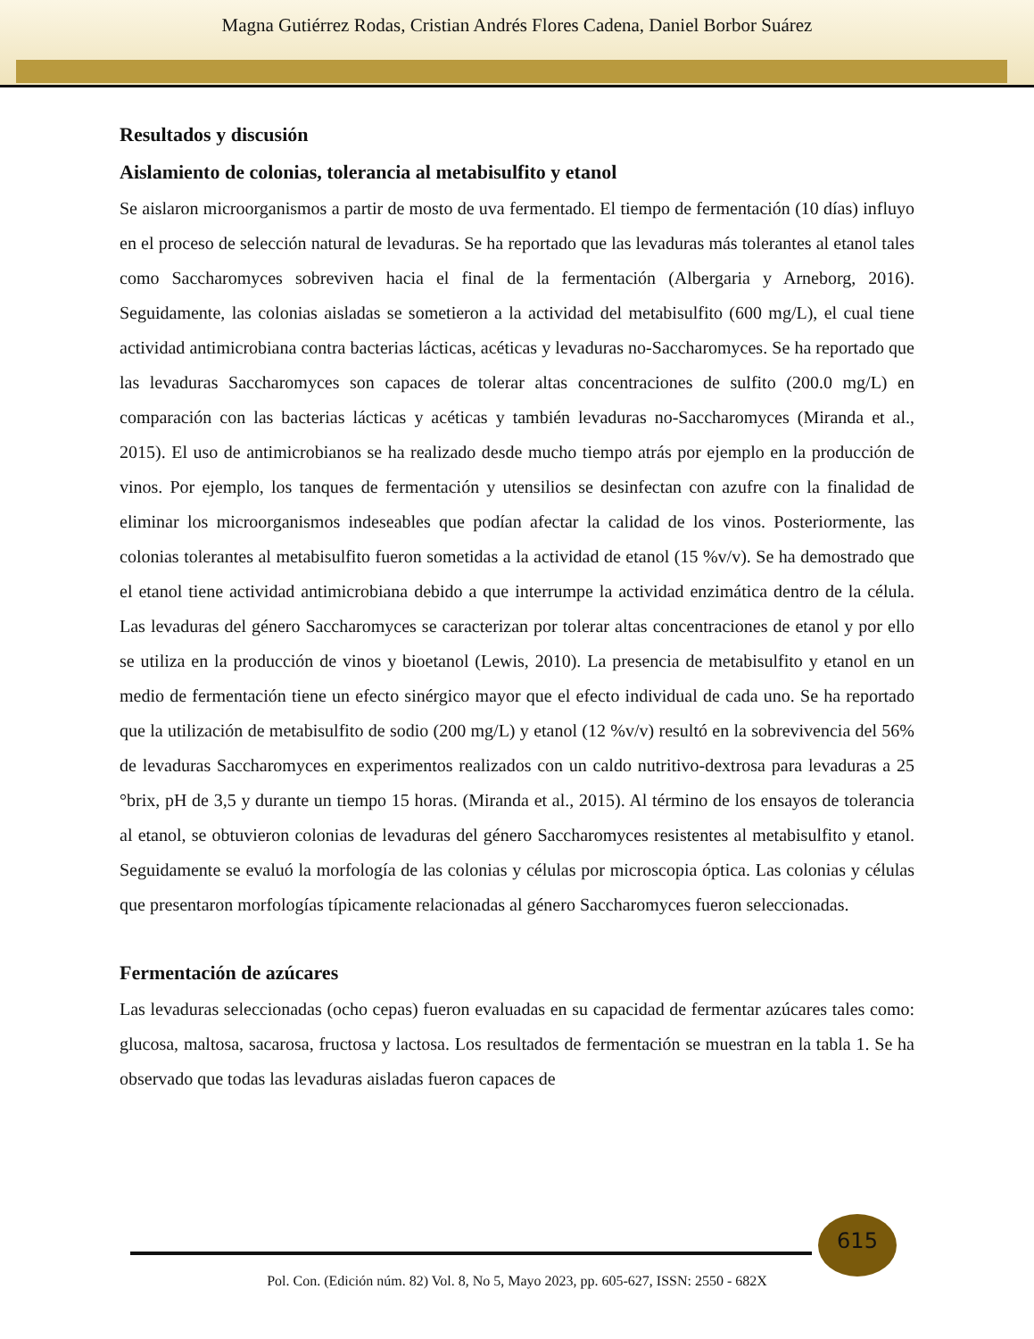Magna Gutiérrez Rodas, Cristian Andrés Flores Cadena, Daniel Borbor Suárez
Resultados y discusión
Aislamiento de colonias, tolerancia al metabisulfito y etanol
Se aislaron microorganismos a partir de mosto de uva fermentado. El tiempo de fermentación (10 días) influyo en el proceso de selección natural de levaduras. Se ha reportado que las levaduras más tolerantes al etanol tales como Saccharomyces sobreviven hacia el final de la fermentación (Albergaria y Arneborg, 2016). Seguidamente, las colonias aisladas se sometieron a la actividad del metabisulfito (600 mg/L), el cual tiene actividad antimicrobiana contra bacterias lácticas, acéticas y levaduras no-Saccharomyces. Se ha reportado que las levaduras Saccharomyces son capaces de tolerar altas concentraciones de sulfito (200.0 mg/L) en comparación con las bacterias lácticas y acéticas y también levaduras no-Saccharomyces (Miranda et al., 2015). El uso de antimicrobianos se ha realizado desde mucho tiempo atrás por ejemplo en la producción de vinos. Por ejemplo, los tanques de fermentación y utensilios se desinfectan con azufre con la finalidad de eliminar los microorganismos indeseables que podían afectar la calidad de los vinos. Posteriormente, las colonias tolerantes al metabisulfito fueron sometidas a la actividad de etanol (15 %v/v). Se ha demostrado que el etanol tiene actividad antimicrobiana debido a que interrumpe la actividad enzimática dentro de la célula. Las levaduras del género Saccharomyces se caracterizan por tolerar altas concentraciones de etanol y por ello se utiliza en la producción de vinos y bioetanol (Lewis, 2010). La presencia de metabisulfito y etanol en un medio de fermentación tiene un efecto sinérgico mayor que el efecto individual de cada uno. Se ha reportado que la utilización de metabisulfito de sodio (200 mg/L) y etanol (12 %v/v) resultó en la sobrevivencia del 56% de levaduras Saccharomyces en experimentos realizados con un caldo nutritivo-dextrosa para levaduras a 25 °brix, pH de 3,5 y durante un tiempo 15 horas. (Miranda et al., 2015). Al término de los ensayos de tolerancia al etanol, se obtuvieron colonias de levaduras del género Saccharomyces resistentes al metabisulfito y etanol. Seguidamente se evaluó la morfología de las colonias y células por microscopia óptica. Las colonias y células que presentaron morfologías típicamente relacionadas al género Saccharomyces fueron seleccionadas.
Fermentación de azúcares
Las levaduras seleccionadas (ocho cepas) fueron evaluadas en su capacidad de fermentar azúcares tales como: glucosa, maltosa, sacarosa, fructosa y lactosa. Los resultados de fermentación se muestran en la tabla 1. Se ha observado que todas las levaduras aisladas fueron capaces de
615
Pol. Con. (Edición núm. 82) Vol. 8, No 5, Mayo 2023, pp. 605-627, ISSN: 2550 - 682X